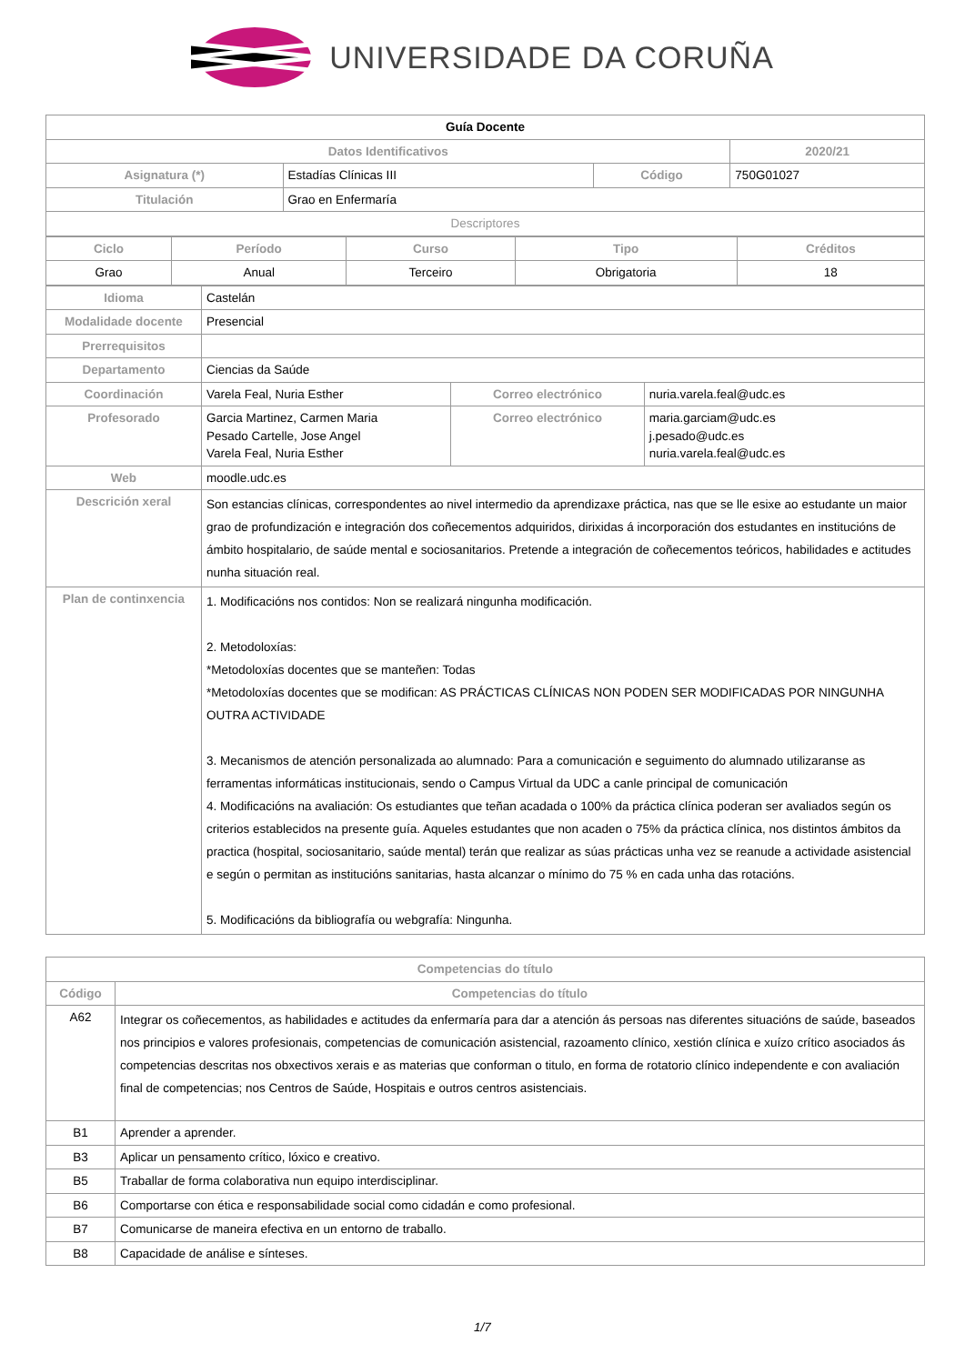UNIVERSIDADE DA CORUÑA
| Guía Docente | | | |
| Datos Identificativos | | | 2020/21 |
| Asignatura (*) | Estadías Clínicas III | Código | 750G01027 |
| Titulación | Grao en Enfermaría | | |
| Descriptores | | | |
| Ciclo | Período | Curso | Tipo | Créditos |
| --- | --- | --- | --- | --- |
| Grao | Anual | Terceiro | Obrigatoria | 18 |
| Idioma | Castelán | | |
| Modalidade docente | Presencial | | |
| Prerrequisitos | | | |
| Departamento | Ciencias da Saúde | | |
| Coordinación | Varela Feal, Nuria Esther | Correo electrónico | nuria.varela.feal@udc.es |
| Profesorado | Garcia Martinez, Carmen Maria Pesado Cartelle, Jose Angel Varela Feal, Nuria Esther | Correo electrónico | maria.garciam@udc.es j.pesado@udc.es nuria.varela.feal@udc.es |
| Web | moodle.udc.es | | |
| Descrición xeral | Son estancias clínicas, correspondentes ao nivel intermedio da aprendizaxe práctica, nas que se lle esixe ao estudante un maior grao de profundización e integración dos coñecementos adquiridos, dirixidas á incorporación dos estudantes en institucións de ámbito hospitalario, de saúde mental e sociosanitarios. Pretende a integración de coñecementos teóricos, habilidades e actitudes nunha situación real. | | |
| Plan de continxencia | 1. Modificacións nos contidos: Non se realizará ningunha modificación. 2. Metodoloxías: *Metodoloxías docentes que se manteñen: Todas *Metodoloxías docentes que se modifican: AS PRÁCTICAS CLÍNICAS NON PODEN SER MODIFICADAS POR NINGUNHA OUTRA ACTIVIDADE 3. Mecanismos de atención personalizada ao alumnado: Para a comunicación e seguimento do alumnado utilizaranse as ferramentas informáticas institucionais, sendo o Campus Virtual da UDC a canle principal de comunicación 4. Modificacións na avaliación: Os estudiantes que teñan acadada o 100% da práctica clínica poderan ser avaliados según os criterios establecidos na presente guía. Aqueles estudantes que non acaden o 75% da práctica clínica, nos distintos ámbitos da practica (hospital, sociosanitario, saúde mental) terán que realizar as súas prácticas unha vez se reanude a actividade asistencial e según o permitan as institucións sanitarias, hasta alcanzar o mínimo do 75 % en cada unha das rotacións. 5. Modificacións da bibliografía ou webgrafía: Ningunha. | | |
| Competencias do título | |
| --- | --- |
| Código | Competencias do título |
| A62 | Integrar os coñecementos, as habilidades e actitudes da enfermaría para dar a atención ás persoas nas diferentes situacións de saúde, baseados nos principios e valores profesionais, competencias de comunicación asistencial, razoamento clínico, xestión clínica e xuízo crítico asociados ás competencias descritas nos obxectivos xerais e as materias que conforman o titulo, en forma de rotatorio clínico independente e con avaliación final de competencias; nos Centros de Saúde, Hospitais e outros centros asistenciais. |
| B1 | Aprender a aprender. |
| B3 | Aplicar un pensamento crítico, lóxico e creativo. |
| B5 | Traballar de forma colaborativa nun equipo interdisciplinar. |
| B6 | Comportarse con ética e responsabilidade social como cidadán e como profesional. |
| B7 | Comunicarse de maneira efectiva en un entorno de traballo. |
| B8 | Capacidade de análise e sínteses. |
1/7